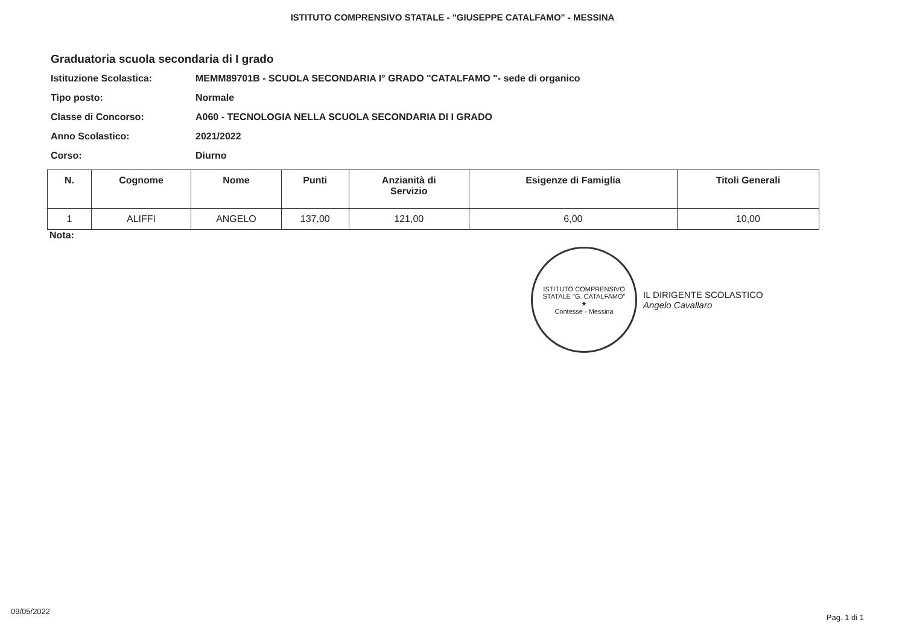ISTITUTO COMPRENSIVO STATALE - "GIUSEPPE CATALFAMO" - MESSINA
Graduatoria scuola secondaria di I grado
Istituzione Scolastica: MEMM89701B - SCUOLA SECONDARIA I° GRADO "CATALFAMO "- sede di organico
Tipo posto: Normale
Classe di Concorso: A060 - TECNOLOGIA NELLA SCUOLA SECONDARIA DI I GRADO
Anno Scolastico: 2021/2022
Corso: Diurno
| N. | Cognome | Nome | Punti | Anzianità di Servizio | Esigenze di Famiglia | Titoli Generali |
| --- | --- | --- | --- | --- | --- | --- |
| 1 | ALIFFI | ANGELO | 137,00 | 121,00 | 6,00 | 10,00 |
Nota:
ISTITUTO COMPRENSIVO STATALE "G. CATALFAMO"
★
Contesse - Messina
IL DIRIGENTE SCOLASTICO
Angelo Cavallaro
09/05/2022
Pag. 1 di 1